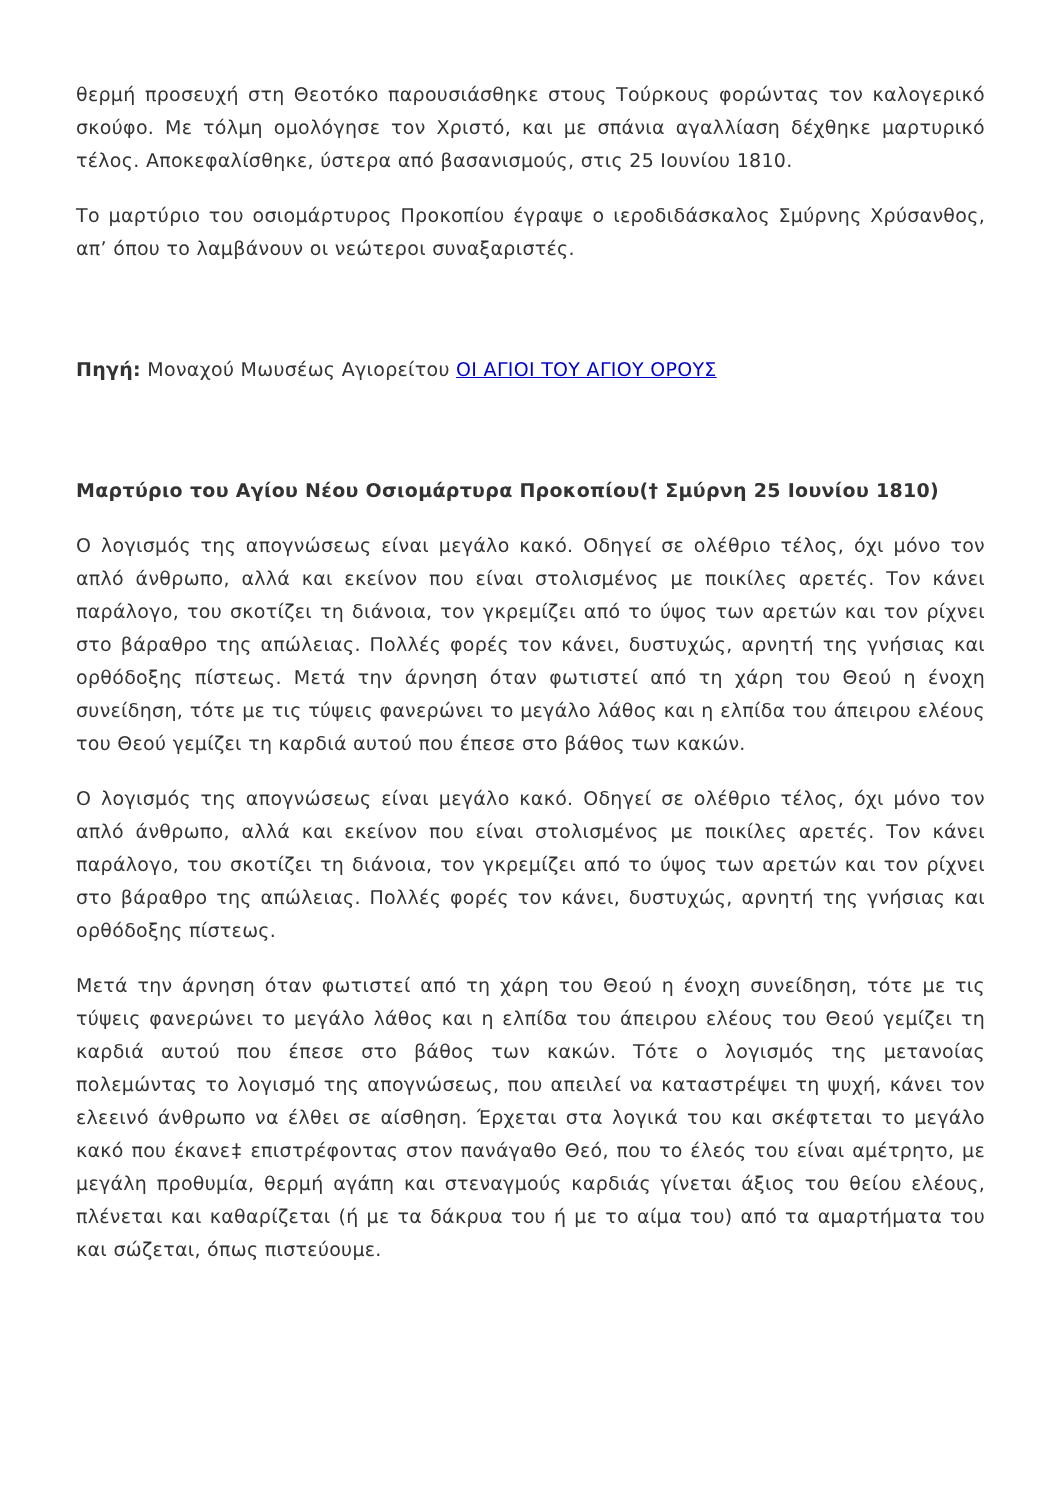θερμή προσευχή στη Θεοτόκο παρουσιάσθηκε στους Τούρκους φορώντας τον καλογερικό σκούφο. Με τόλμη ομολόγησε τον Χριστό, και με σπάνια αγαλλίαση δέχθηκε μαρτυρικό τέλος. Αποκεφαλίσθηκε, ύστερα από βασανισμούς, στις 25 Ιουνίου 1810.
Το μαρτύριο του οσιομάρτυρος Προκοπίου έγραψε ο ιεροδιδάσκαλος Σμύρνης Χρύσανθος, απ’ όπου το λαμβάνουν οι νεώτεροι συναξαριστές.
Πηγή: Μοναχού Μωυσέως Αγιορείτου ΟΙ ΑΓΙΟΙ ΤΟΥ ΑΓΙΟΥ ΟΡΟΥΣ
Μαρτύριο του Αγίου Νέου Οσιομάρτυρα Προκοπίου(† Σμύρνη 25 Ιουνίου 1810)
Ο λογισμός της απογνώσεως είναι μεγάλο κακό. Οδηγεί σε ολέθριο τέλος, όχι μόνο τον απλό άνθρωπο, αλλά και εκείνον που είναι στολισμένος με ποικίλες αρετές. Τον κάνει παράλογο, του σκοτίζει τη διάνοια, τον γκρεμίζει από το ύψος των αρετών και τον ρίχνει στο βάραθρο της απώλειας. Πολλές φορές τον κάνει, δυστυχώς, αρνητή της γνήσιας και ορθόδοξης πίστεως. Μετά την άρνηση όταν φωτιστεί από τη χάρη του Θεού η ένοχη συνείδηση, τότε με τις τύψεις φανερώνει το μεγάλο λάθος και η ελπίδα του άπειρου ελέους του Θεού γεμίζει τη καρδιά αυτού που έπεσε στο βάθος των κακών.
Ο λογισμός της απογνώσεως είναι μεγάλο κακό. Οδηγεί σε ολέθριο τέλος, όχι μόνο τον απλό άνθρωπο, αλλά και εκείνον που είναι στολισμένος με ποικίλες αρετές. Τον κάνει παράλογο, του σκοτίζει τη διάνοια, τον γκρεμίζει από το ύψος των αρετών και τον ρίχνει στο βάραθρο της απώλειας. Πολλές φορές τον κάνει, δυστυχώς, αρνητή της γνήσιας και ορθόδοξης πίστεως.
Μετά την άρνηση όταν φωτιστεί από τη χάρη του Θεού η ένοχη συνείδηση, τότε με τις τύψεις φανερώνει το μεγάλο λάθος και η ελπίδα του άπειρου ελέους του Θεού γεμίζει τη καρδιά αυτού που έπεσε στο βάθος των κακών. Τότε ο λογισμός της μετανοίας πολεμώντας το λογισμό της απογνώσεως, που απειλεί να καταστρέψει τη ψυχή, κάνει τον ελεεινό άνθρωπο να έλθει σε αίσθηση. Έρχεται στα λογικά του και σκέφτεται το μεγάλο κακό που έκανε‡ επιστρέφοντας στον πανάγαθο Θεό, που το έλεός του είναι αμέτρητο, με μεγάλη προθυμία, θερμή αγάπη και στεναγμούς καρδιάς γίνεται άξιος του θείου ελέους, πλένεται και καθαρίζεται (ή με τα δάκρυα του ή με το αίμα του) από τα αμαρτήματα του και σώζεται, όπως πιστεύουμε.